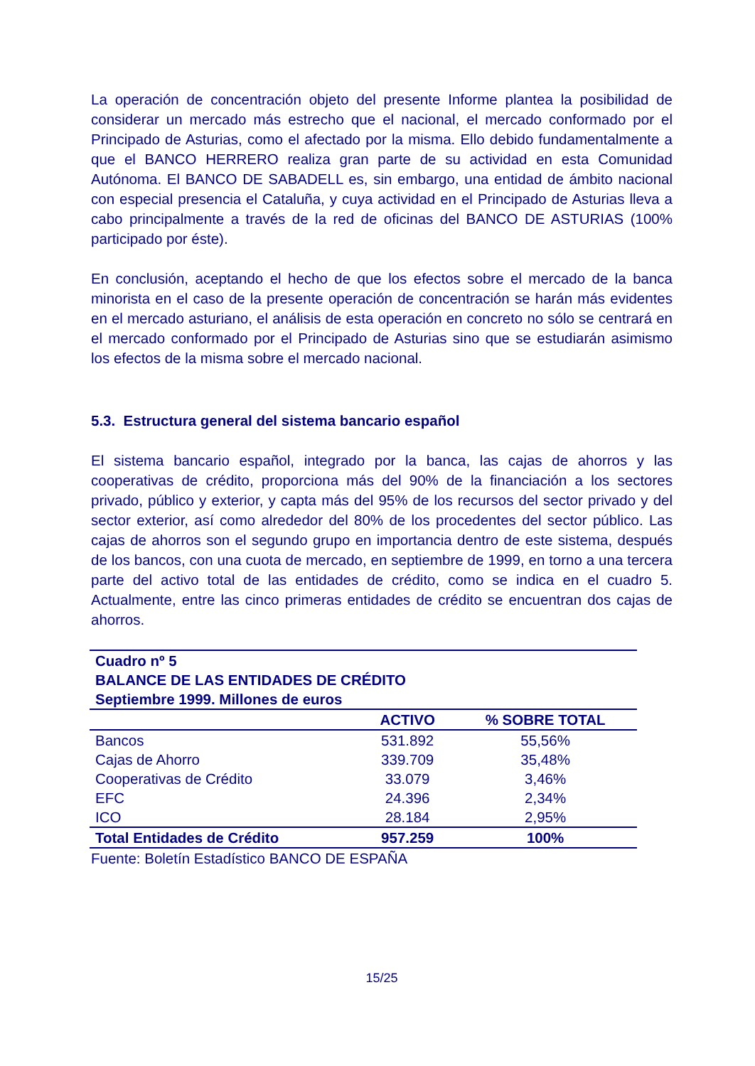La operación de concentración objeto del presente Informe plantea la posibilidad de considerar un mercado más estrecho que el nacional, el mercado conformado por el Principado de Asturias, como el afectado por la misma. Ello debido fundamentalmente a que el BANCO HERRERO realiza gran parte de su actividad en esta Comunidad Autónoma. El BANCO DE SABADELL es, sin embargo, una entidad de ámbito nacional con especial presencia el Cataluña, y cuya actividad en el Principado de Asturias lleva a cabo principalmente a través de la red de oficinas del BANCO DE ASTURIAS (100% participado por éste).
En conclusión, aceptando el hecho de que los efectos sobre el mercado de la banca minorista en el caso de la presente operación de concentración se harán más evidentes en el mercado asturiano, el análisis de esta operación en concreto no sólo se centrará en el mercado conformado por el Principado de Asturias sino que se estudiarán asimismo los efectos de la misma sobre el mercado nacional.
5.3. Estructura general del sistema bancario español
El sistema bancario español, integrado por la banca, las cajas de ahorros y las cooperativas de crédito, proporciona más del 90% de la financiación a los sectores privado, público y exterior, y capta más del 95% de los recursos del sector privado y del sector exterior, así como alrededor del 80% de los procedentes del sector público. Las cajas de ahorros son el segundo grupo en importancia dentro de este sistema, después de los bancos, con una cuota de mercado, en septiembre de 1999, en torno a una tercera parte del activo total de las entidades de crédito, como se indica en el cuadro 5. Actualmente, entre las cinco primeras entidades de crédito se encuentran dos cajas de ahorros.
| Cuadro nº 5 BALANCE DE LAS ENTIDADES DE CRÉDITO Septiembre 1999. Millones de euros | | |
| --- | --- | --- |
| | ACTIVO | % SOBRE TOTAL |
| Bancos | 531.892 | 55,56% |
| Cajas de Ahorro | 339.709 | 35,48% |
| Cooperativas de Crédito | 33.079 | 3,46% |
| EFC | 24.396 | 2,34% |
| ICO | 28.184 | 2,95% |
| Total Entidades de Crédito | 957.259 | 100% |
Fuente: Boletín Estadístico BANCO DE ESPAÑA
15/25